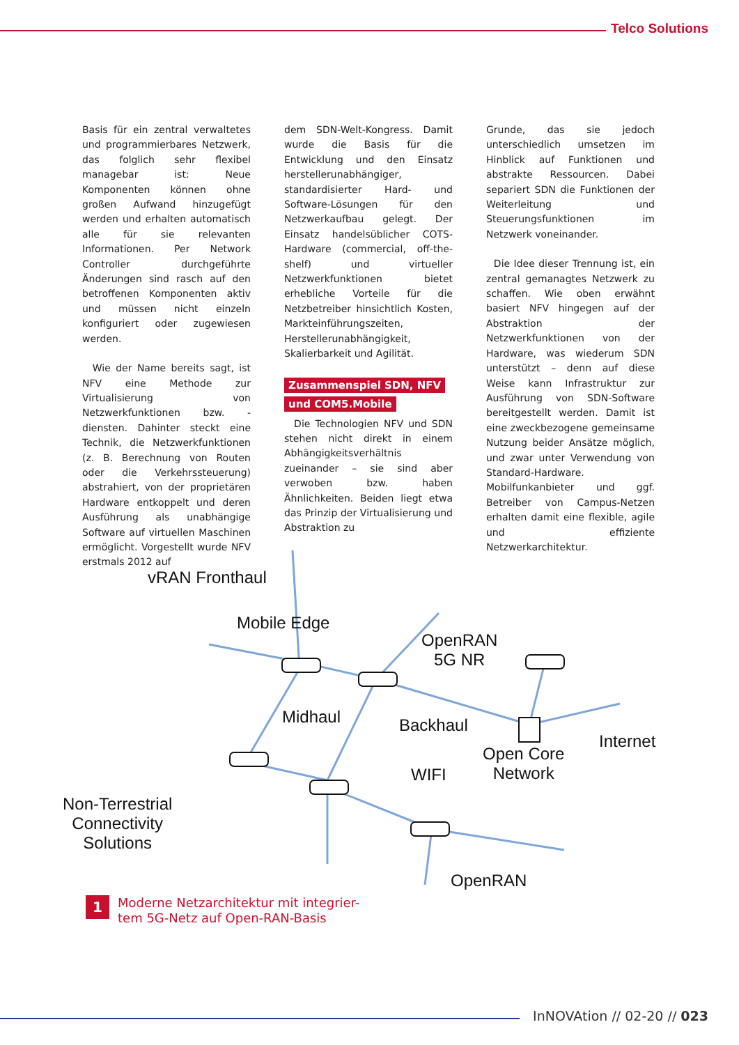Telco Solutions
Basis für ein zentral verwaltetes und programmierbares Netzwerk, das folglich sehr flexibel managebar ist: Neue Komponenten können ohne großen Aufwand hinzugefügt werden und erhalten automatisch alle für sie relevanten Informationen. Per Network Controller durchgeführte Änderungen sind rasch auf den betroffenen Komponenten aktiv und müssen nicht einzeln konfiguriert oder zugewiesen werden.
Wie der Name bereits sagt, ist NFV eine Methode zur Virtualisierung von Netzwerkfunktionen bzw. -diensten. Dahinter steckt eine Technik, die Netzwerkfunktionen (z. B. Berechnung von Routen oder die Verkehrssteuerung) abstrahiert, von der proprietären Hardware entkoppelt und deren Ausführung als unabhängige Software auf virtuellen Maschinen ermöglicht. Vorgestellt wurde NFV erstmals 2012 auf
dem SDN-Welt-Kongress. Damit wurde die Basis für die Entwicklung und den Einsatz herstellerunabhängiger, standardisierter Hard- und Software-Lösungen für den Netzwerkaufbau gelegt. Der Einsatz handelsüblicher COTS-Hardware (commercial, off-the-shelf) und virtueller Netzwerkfunktionen bietet erhebliche Vorteile für die Netzbetreiber hinsichtlich Kosten, Markteinführungszeiten, Herstellerunabhängigkeit, Skalierbarkeit und Agilität.
Zusammenspiel SDN, NFV
und COM5.Mobile
Die Technologien NFV und SDN stehen nicht direkt in einem Abhängigkeitsverhältnis zueinander – sie sind aber verwoben bzw. haben Ähnlichkeiten. Beiden liegt etwa das Prinzip der Virtualisierung und Abstraktion zu
Grunde, das sie jedoch unterschiedlich umsetzen im Hinblick auf Funktionen und abstrakte Ressourcen. Dabei separiert SDN die Funktionen der Weiterleitung und Steuerungsfunktionen im Netzwerk voneinander.
Die Idee dieser Trennung ist, ein zentral gemanagtes Netzwerk zu schaffen. Wie oben erwähnt basiert NFV hingegen auf der Abstraktion der Netzwerkfunktionen von der Hardware, was wiederum SDN unterstützt – denn auf diese Weise kann Infrastruktur zur Ausführung von SDN-Software bereitgestellt werden. Damit ist eine zweckbezogene gemeinsame Nutzung beider Ansätze möglich, und zwar unter Verwendung von Standard-Hardware. Mobilfunkanbieter und ggf. Betreiber von Campus-Netzen erhalten damit eine flexible, agile und effiziente Netzwerkarchitektur.
vRAN Fronthaul
Mobile Edge
OpenRAN
5G NR
Midhaul Backhaul
Internet
Open Core
Network
WIFI
Non-Terrestrial
Connectivity
Solutions
OpenRAN
1 Moderne Netzarchitektur mit integrier-
tem 5G-Netz auf Open-RAN-Basis
InNOVAtion // 02-20 // 023